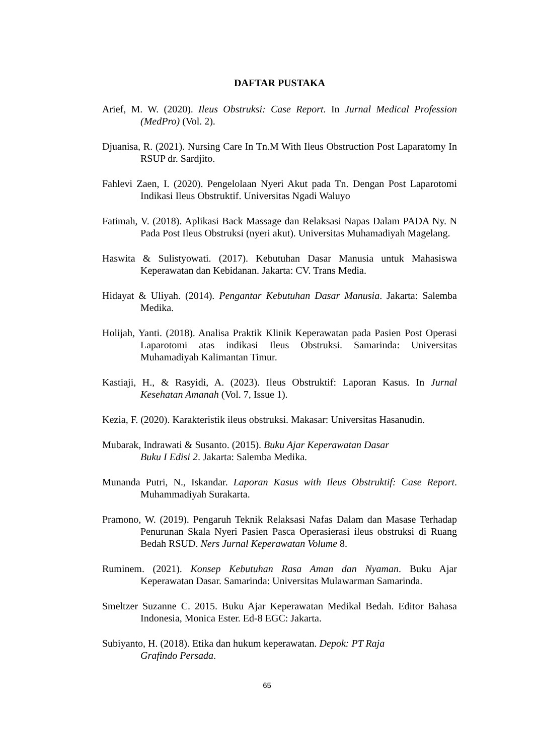DAFTAR PUSTAKA
Arief, M. W. (2020). Ileus Obstruksi: Case Report. In Jurnal Medical Profession (MedPro) (Vol. 2).
Djuanisa, R. (2021). Nursing Care In Tn.M With Ileus Obstruction Post Laparatomy In RSUP dr. Sardjito.
Fahlevi Zaen, I. (2020). Pengelolaan Nyeri Akut pada Tn. Dengan Post Laparotomi Indikasi Ileus Obstruktif. Universitas Ngadi Waluyo
Fatimah, V. (2018). Aplikasi Back Massage dan Relaksasi Napas Dalam PADA Ny. N Pada Post Ileus Obstruksi (nyeri akut). Universitas Muhamadiyah Magelang.
Haswita & Sulistyowati. (2017). Kebutuhan Dasar Manusia untuk Mahasiswa Keperawatan dan Kebidanan. Jakarta: CV. Trans Media.
Hidayat & Uliyah. (2014). Pengantar Kebutuhan Dasar Manusia. Jakarta: Salemba Medika.
Holijah, Yanti. (2018). Analisa Praktik Klinik Keperawatan pada Pasien Post Operasi Laparotomi atas indikasi Ileus Obstruksi. Samarinda: Universitas Muhamadiyah Kalimantan Timur.
Kastiaji, H., & Rasyidi, A. (2023). Ileus Obstruktif: Laporan Kasus. In Jurnal Kesehatan Amanah (Vol. 7, Issue 1).
Kezia, F. (2020). Karakteristik ileus obstruksi. Makasar: Universitas Hasanudin.
Mubarak, Indrawati & Susanto. (2015). Buku Ajar Keperawatan Dasar
Buku I Edisi 2. Jakarta: Salemba Medika.
Munanda Putri, N., Iskandar. Laporan Kasus with Ileus Obstruktif: Case Report. Muhammadiyah Surakarta.
Pramono, W. (2019). Pengaruh Teknik Relaksasi Nafas Dalam dan Masase Terhadap Penurunan Skala Nyeri Pasien Pasca Operasierasi ileus obstruksi di Ruang Bedah RSUD. Ners Jurnal Keperawatan Volume 8.
Ruminem. (2021). Konsep Kebutuhan Rasa Aman dan Nyaman. Buku Ajar Keperawatan Dasar. Samarinda: Universitas Mulawarman Samarinda.
Smeltzer Suzanne C. 2015. Buku Ajar Keperawatan Medikal Bedah. Editor Bahasa Indonesia, Monica Ester. Ed-8 EGC: Jakarta.
Subiyanto, H. (2018). Etika dan hukum keperawatan. Depok: PT Raja
Grafindo Persada.
65